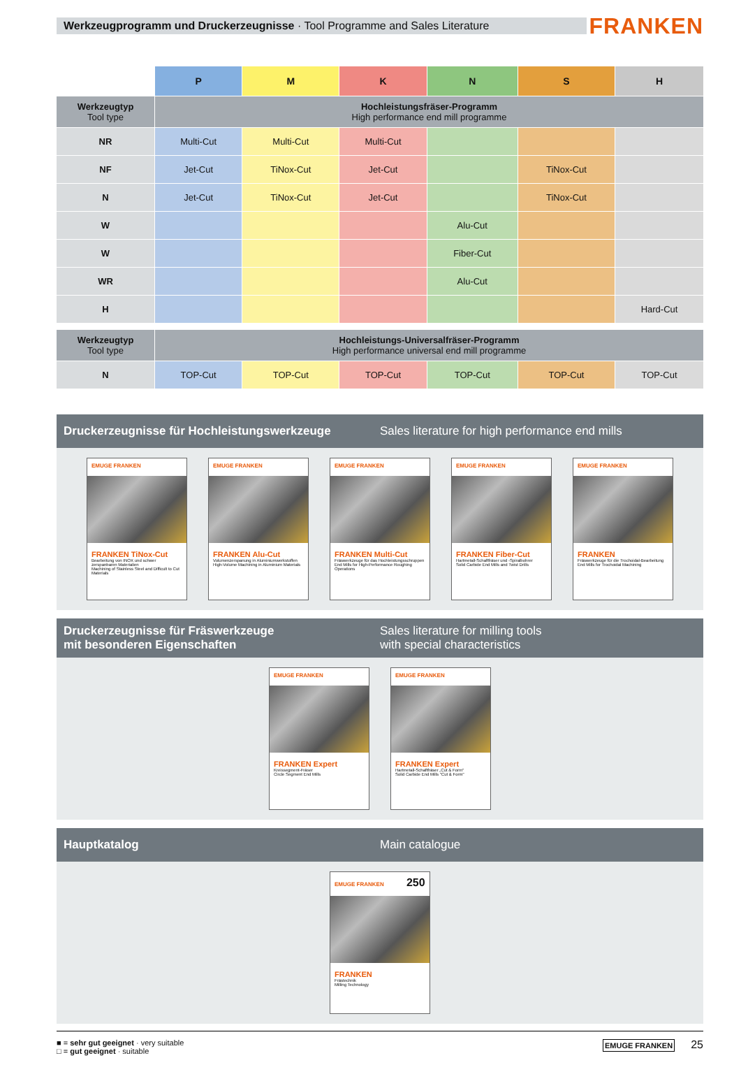Werkzeugprogramm und Druckerzeugnisse · Tool Programme and Sales Literature
FRANKEN
| | P | M | K | N | S | H |
| Werkzeugtyp Tool type | Hochleistungsfräser-Programm High performance end mill programme | | | | | |
| NR | Multi-Cut | Multi-Cut | Multi-Cut | | | |
| NF | Jet-Cut | TiNox-Cut | Jet-Cut | | TiNox-Cut | |
| N | Jet-Cut | TiNox-Cut | Jet-Cut | | TiNox-Cut | |
| W | | | | Alu-Cut | | |
| W | | | | Fiber-Cut | | |
| WR | | | | Alu-Cut | | |
| H | | | | | | Hard-Cut |
| Werkzeugtyp Tool type | Hochleistungs-Universalfräser-Programm High performance universal end mill programme | | | | | |
| N | TOP-Cut | TOP-Cut | TOP-Cut | TOP-Cut | TOP-Cut | TOP-Cut |
Druckerzeugnisse für Hochleistungswerkzeuge
Sales literature for high performance end mills
EMUGE FRANKEN
FRANKEN TiNox-Cut
Bearbeitung von INOX und schwer zerspanbaren Materialien
Machining of Stainless Steel and Difficult to Cut Materials
EMUGE FRANKEN
FRANKEN Alu-Cut
Volumenzerspanung in Aluminiumwerkstoffen
High-Volume Machining in Aluminium Materials
EMUGE FRANKEN
FRANKEN Multi-Cut
Fräswerkzeuge für das Hochleistungsschruppen
End Mills for High-Performance Roughing Operations
EMUGE FRANKEN
FRANKEN Fiber-Cut
Hartmetall-Schaftfräser und -Spiralbohrer
Solid Carbide End Mills and Twist Drills
EMUGE FRANKEN
FRANKEN
Fräswerkzeuge für die Trochoidal-Bearbeitung
End Mills for Trochoidal Machining
Druckerzeugnisse für Fräswerkzeuge
mit besonderen Eigenschaften
Sales literature for milling tools
with special characteristics
EMUGE FRANKEN
FRANKEN Expert
Kreissegment-Fräser
Circle Segment End Mills
EMUGE FRANKEN
FRANKEN Expert
Hartmetall-Schaftfräser „Cut & Form"
Solid Carbide End Mills "Cut & Form"
Hauptkatalog Main catalogue
EMUGE FRANKEN 250
FRANKEN
Frästechnik
Milling Technology
■ = sehr gut geeignet · very suitable
□ = gut geeignet · suitable
EMUGE FRANKEN 25